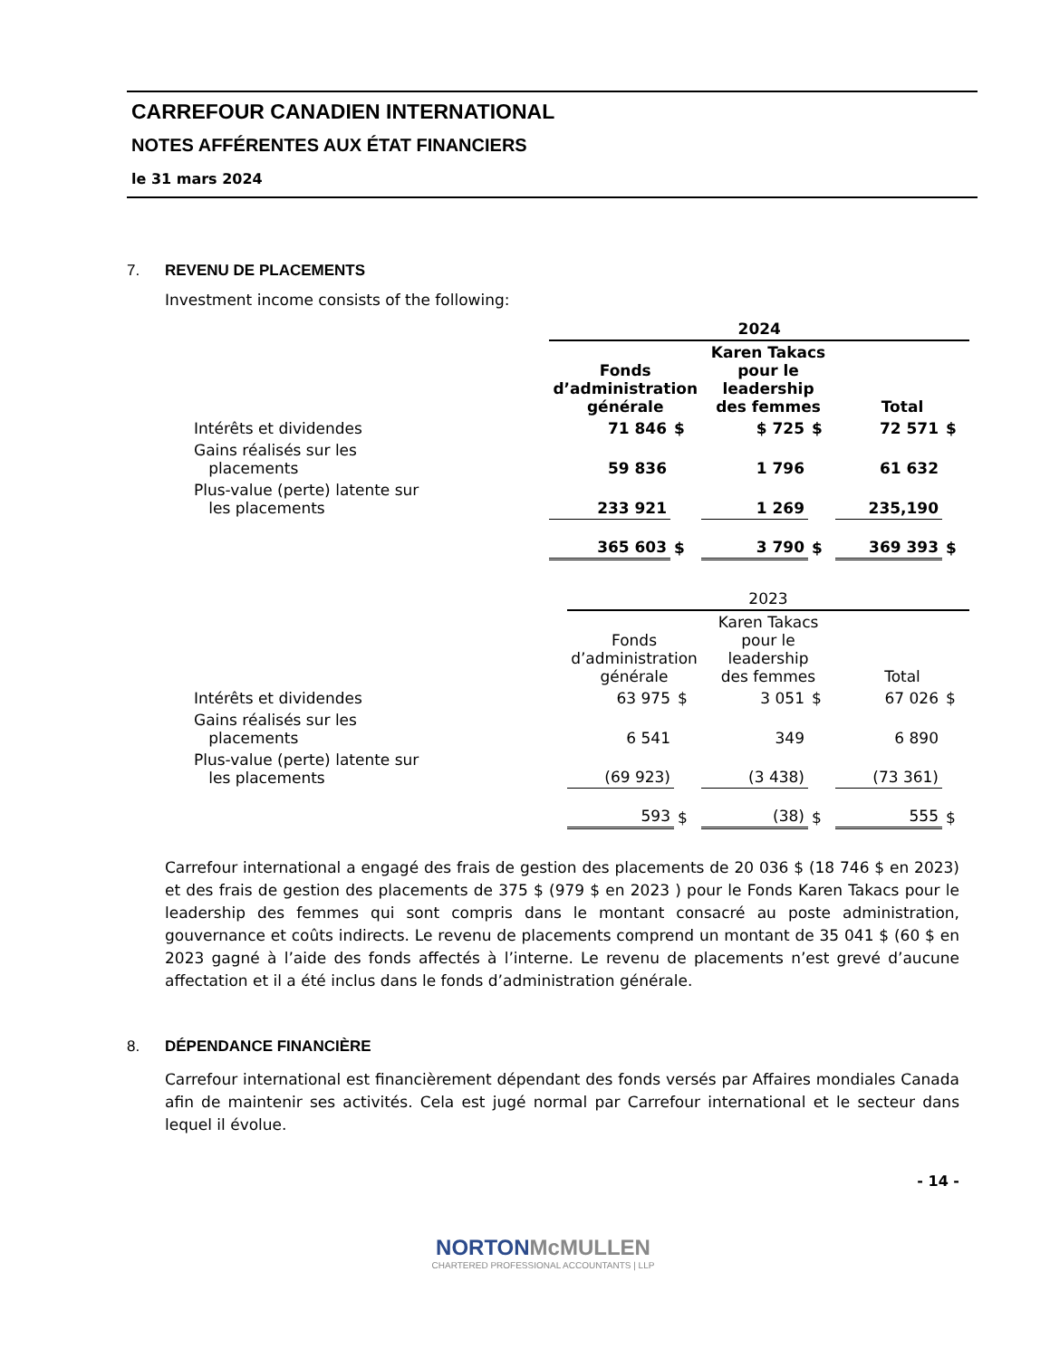CARREFOUR CANADIEN INTERNATIONAL
NOTES AFFÉRENTES AUX ÉTAT FINANCIERS
le 31 mars 2024
7. REVENU DE PLACEMENTS
Investment income consists of the following:
| | 2024 | | | | | |
| --- | --- | --- | --- | --- | --- | --- |
| | Fonds d’administration générale | | Karen Takacs pour le leadership des femmes | | Total | |
| Intérêts et dividendes | 71 846 | $ | $ 725 | $ | 72 571 | $ |
| Gains réalisés sur les placements | 59 836 | | 1 796 | | 61 632 | |
| Plus-value (perte) latente sur les placements | 233 921 | | 1 269 | | 235,190 | |
| | 365 603 | $ | 3 790 | $ | 369 393 | $ |
| | 2023 | | | | | |
| --- | --- | --- | --- | --- | --- | --- |
| | Fonds d’administration générale | | Karen Takacs pour le leadership des femmes | | Total | |
| Intérêts et dividendes | 63 975 | $ | 3 051 | $ | 67 026 | $ |
| Gains réalisés sur les placements | 6 541 | | 349 | | 6 890 | |
| Plus-value (perte) latente sur les placements | (69 923) | | (3 438) | | (73 361) | |
| | 593 | $ | (38) | $ | 555 | $ |
Carrefour international a engagé des frais de gestion des placements de 20 036 $ (18 746 $ en 2023) et des frais de gestion des placements de 375 $ (979 $ en 2023 ) pour le Fonds Karen Takacs pour le leadership des femmes qui sont compris dans le montant consacré au poste administration, gouvernance et coûts indirects. Le revenu de placements comprend un montant de 35 041 $ (60 $ en 2023 gagné à l’aide des fonds affectés à l’interne. Le revenu de placements n’est grevé d’aucune affectation et il a été inclus dans le fonds d’administration générale.
8. DÉPENDANCE FINANCIÈRE
Carrefour international est financièrement dépendant des fonds versés par Affaires mondiales Canada afin de maintenir ses activités. Cela est jugé normal par Carrefour international et le secteur dans lequel il évolue.
- 14 -
NORTON McMULLEN
CHARTERED PROFESSIONAL ACCOUNTANTS | LLP